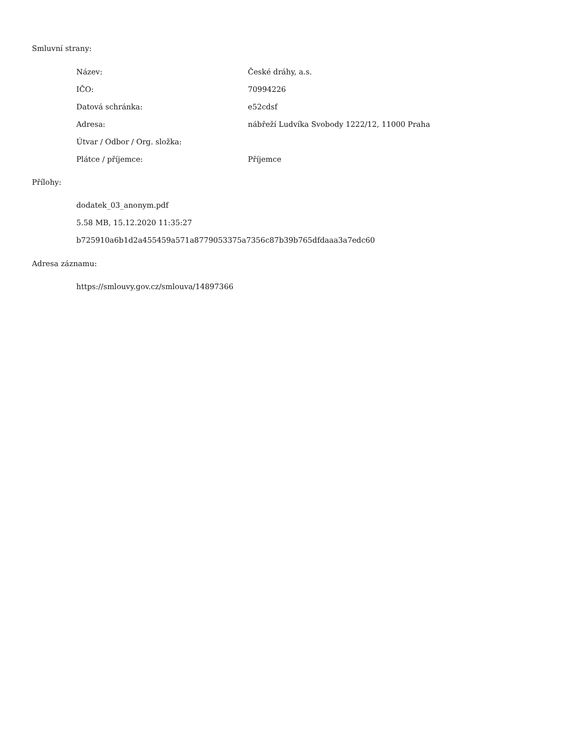Smluvní strany:
| Název: | České dráhy, a.s. |
| IČO: | 70994226 |
| Datová schránka: | e52cdsf |
| Adresa: | nábřeží Ludvíka Svobody 1222/12, 11000 Praha |
| Útvar / Odbor / Org. složka: | |
| Plátce / příjemce: | Příjemce |
Přílohy:
dodatek_03_anonym.pdf
5.58 MB, 15.12.2020 11:35:27
b725910a6b1d2a455459a571a8779053375a7356c87b39b765dfdaaa3a7edc60
Adresa záznamu:
https://smlouvy.gov.cz/smlouva/14897366